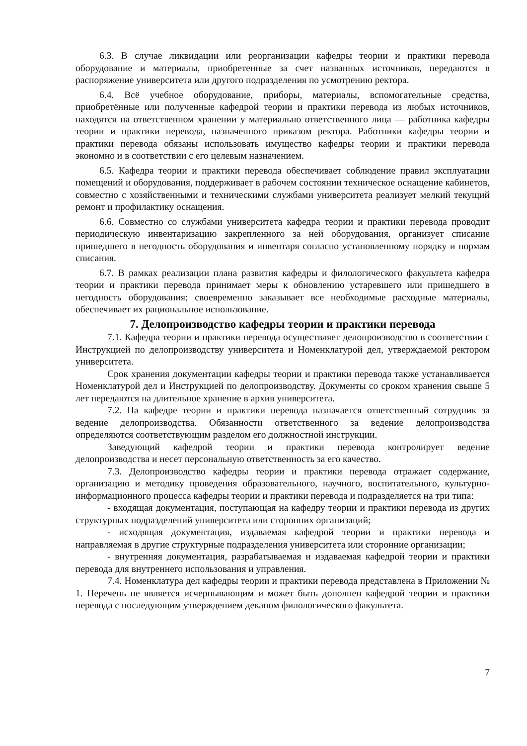6.3. В случае ликвидации или реорганизации кафедры теории и практики перевода оборудование и материалы, приобретенные за счет названных источников, передаются в распоряжение университета или другого подразделения по усмотрению ректора.
6.4. Всё учебное оборудование, приборы, материалы, вспомогательные средства, приобретённые или полученные кафедрой теории и практики перевода из любых источников, находятся на ответственном хранении у материально ответственного лица — работника кафедры теории и практики перевода, назначенного приказом ректора. Работники кафедры теории и практики перевода обязаны использовать имущество кафедры теории и практики перевода экономно и в соответствии с его целевым назначением.
6.5. Кафедра теории и практики перевода обеспечивает соблюдение правил эксплуатации помещений и оборудования, поддерживает в рабочем состоянии техническое оснащение кабинетов, совместно с хозяйственными и техническими службами университета реализует мелкий текущий ремонт и профилактику оснащения.
6.6. Совместно со службами университета кафедра теории и практики перевода проводит периодическую инвентаризацию закрепленного за ней оборудования, организует списание пришедшего в негодность оборудования и инвентаря согласно установленному порядку и нормам списания.
6.7. В рамках реализации плана развития кафедры и филологического факультета кафедра теории и практики перевода принимает меры к обновлению устаревшего или пришедшего в негодность оборудования; своевременно заказывает все необходимые расходные материалы, обеспечивает их рациональное использование.
7. Делопроизводство кафедры теории и практики перевода
7.1. Кафедра теории и практики перевода осуществляет делопроизводство в соответствии с Инструкцией по делопроизводству университета и Номенклатурой дел, утверждаемой ректором университета.
Срок хранения документации кафедры теории и практики перевода также устанавливается Номенклатурой дел и Инструкцией по делопроизводству. Документы со сроком хранения свыше 5 лет передаются на длительное хранение в архив университета.
7.2. На кафедре теории и практики перевода назначается ответственный сотрудник за ведение делопроизводства. Обязанности ответственного за ведение делопроизводства определяются соответствующим разделом его должностной инструкции.
Заведующий кафедрой теории и практики перевода контролирует ведение делопроизводства и несет персональную ответственность за его качество.
7.3. Делопроизводство кафедры теории и практики перевода отражает содержание, организацию и методику проведения образовательного, научного, воспитательного, культурно-информационного процесса кафедры теории и практики перевода и подразделяется на три типа:
- входящая документация, поступающая на кафедру теории и практики перевода из других структурных подразделений университета или сторонних организаций;
- исходящая документация, издаваемая кафедрой теории и практики перевода и направляемая в другие структурные подразделения университета или сторонние организации;
- внутренняя документация, разрабатываемая и издаваемая кафедрой теории и практики перевода для внутреннего использования и управления.
7.4. Номенклатура дел кафедры теории и практики перевода представлена в Приложении № 1. Перечень не является исчерпывающим и может быть дополнен кафедрой теории и практики перевода с последующим утверждением деканом филологического факультета.
7